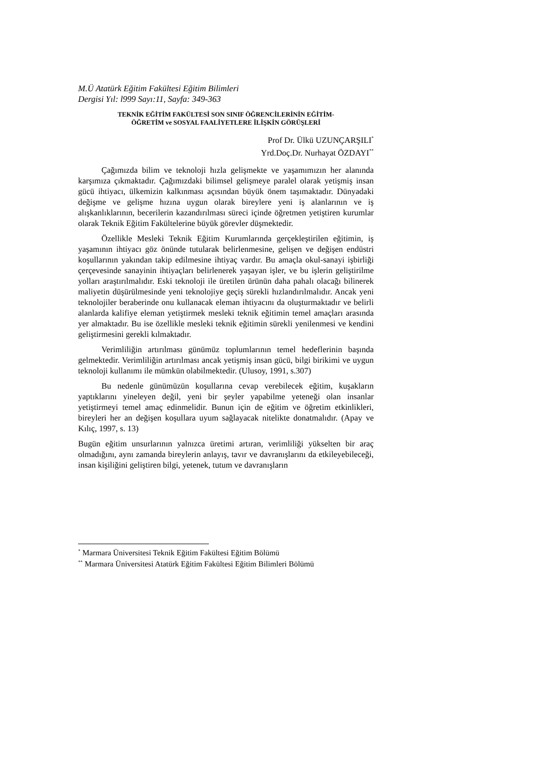M.Ü Atatürk Eğitim Fakültesi Eğitim Bilimleri
Dergisi Yıl: l999 Sayı:11, Sayfa: 349-363
TEKNİK EĞİTİM FAKÜLTESİ SON SINIF ÖĞRENCİLERİNİN EĞİTİM-
ÖĞRETİM ve SOSYAL FAALİYETLERE İLİŞKİN GÖRÜŞLERİ
Prof Dr. Ülkü UZUNÇARŞILI<sup>*</sup>
Yrd.Doç.Dr. Nurhayat ÖZDAYI<sup>**</sup>
Çağımızda bilim ve teknoloji hızla gelişmekte ve yaşamımızın her alanında karşımıza çıkmaktadır. Çağımızdaki bilimsel gelişmeye paralel olarak yetişmiş insan gücü ihtiyacı, ülkemizin kalkınması açısından büyük önem taşımaktadır. Dünyadaki değişme ve gelişme hızına uygun olarak bireylere yeni iş alanlarının ve iş alışkanlıklarının, becerilerin kazandırılması süreci içinde öğretmen yetiştiren kurumlar olarak Teknik Eğitim Fakültelerine büyük görevler düşmektedir.
Özellikle Mesleki Teknik Eğitim Kurumlarında gerçekleştirilen eğitimin, iş yaşamının ihtiyacı göz önünde tutularak belirlenmesine, gelişen ve değişen endüstri koşullarının yakından takip edilmesine ihtiyaç vardır. Bu amaçla okul-sanayi işbirliği çerçevesinde sanayinin ihtiyaçları belirlenerek yaşayan işler, ve bu işlerin geliştirilme yolları araştırılmalıdır. Eski teknoloji ile üretilen ürünün daha pahalı olacağı bilinerek maliyetin düşürülmesinde yeni teknolojiye geçiş sürekli hızlandırılmalıdır. Ancak yeni teknolojiler beraberinde onu kullanacak eleman ihtiyacını da oluşturmaktadır ve belirli alanlarda kalifiye eleman yetiştirmek mesleki teknik eğitimin temel amaçları arasında yer almaktadır. Bu ise özellikle mesleki teknik eğitimin sürekli yenilenmesi ve kendini geliştirmesini gerekli kılmaktadır.
Verimliliğin artırılması günümüz toplumlarının temel hedeflerinin başında gelmektedir. Verimliliğin artırılması ancak yetişmiş insan gücü, bilgi birikimi ve uygun teknoloji kullanımı ile mümkün olabilmektedir. (Ulusoy, 1991, s.307)
Bu nedenle günümüzün koşullarına cevap verebilecek eğitim, kuşakların yaptıklarını yineleyen değil, yeni bir şeyler yapabilme yeteneği olan insanlar yetiştirmeyi temel amaç edinmelidir. Bunun için de eğitim ve öğretim etkinlikleri, bireyleri her an değişen koşullara uyum sağlayacak nitelikte donatmalıdır. (Apay ve Kılıç, 1997, s. 13)
Bugün eğitim unsurlarının yalnızca üretimi artıran, verimliliği yükselten bir araç olmadığını, aynı zamanda bireylerin anlayış, tavır ve davranışlarını da etkileyebileceği, insan kişiliğini geliştiren bilgi, yetenek, tutum ve davranışların
<sup>*</sup> Marmara Üniversitesi Teknik Eğitim Fakültesi Eğitim Bölümü
<sup>**</sup> Marmara Üniversitesi Atatürk Eğitim Fakültesi Eğitim Bilimleri Bölümü